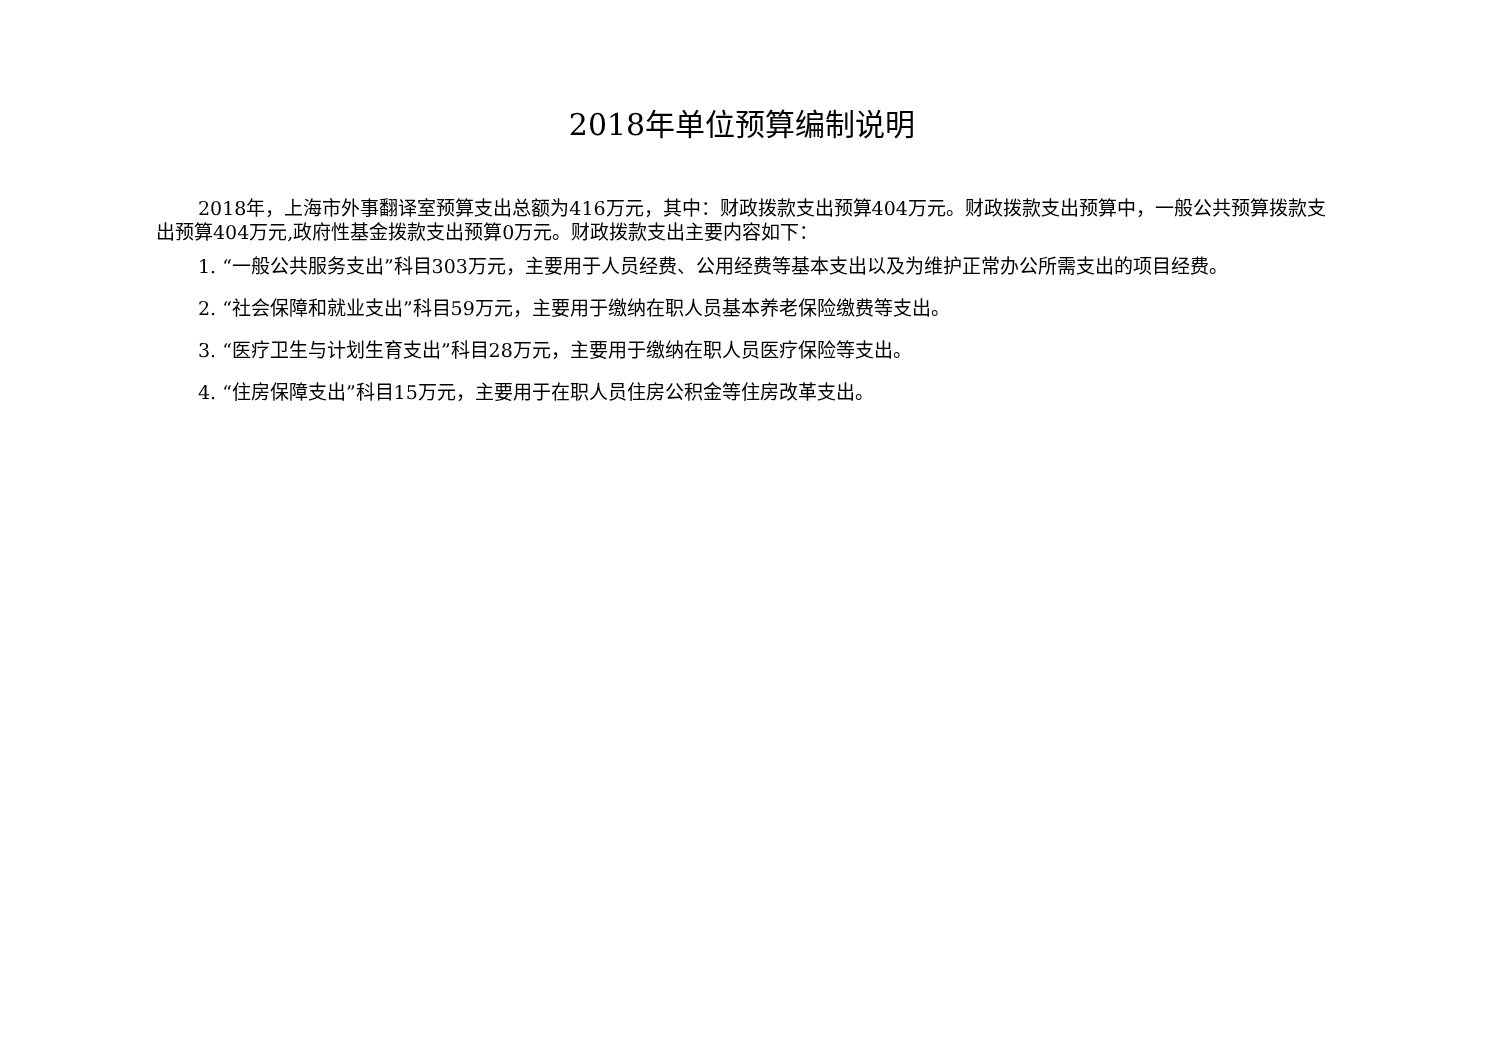2018年单位预算编制说明
2018年，上海市外事翻译室预算支出总额为416万元，其中：财政拨款支出预算404万元。财政拨款支出预算中，一般公共预算拨款支出预算404万元,政府性基金拨款支出预算0万元。财政拨款支出主要内容如下：
1. “一般公共服务支出”科目303万元，主要用于人员经费、公用经费等基本支出以及为维护正常办公所需支出的项目经费。
2. “社会保障和就业支出”科目59万元，主要用于缴纳在职人员基本养老保险缴费等支出。
3. “医疗卫生与计划生育支出”科目28万元，主要用于缴纳在职人员医疗保险等支出。
4. “住房保障支出”科目15万元，主要用于在职人员住房公积金等住房改革支出。